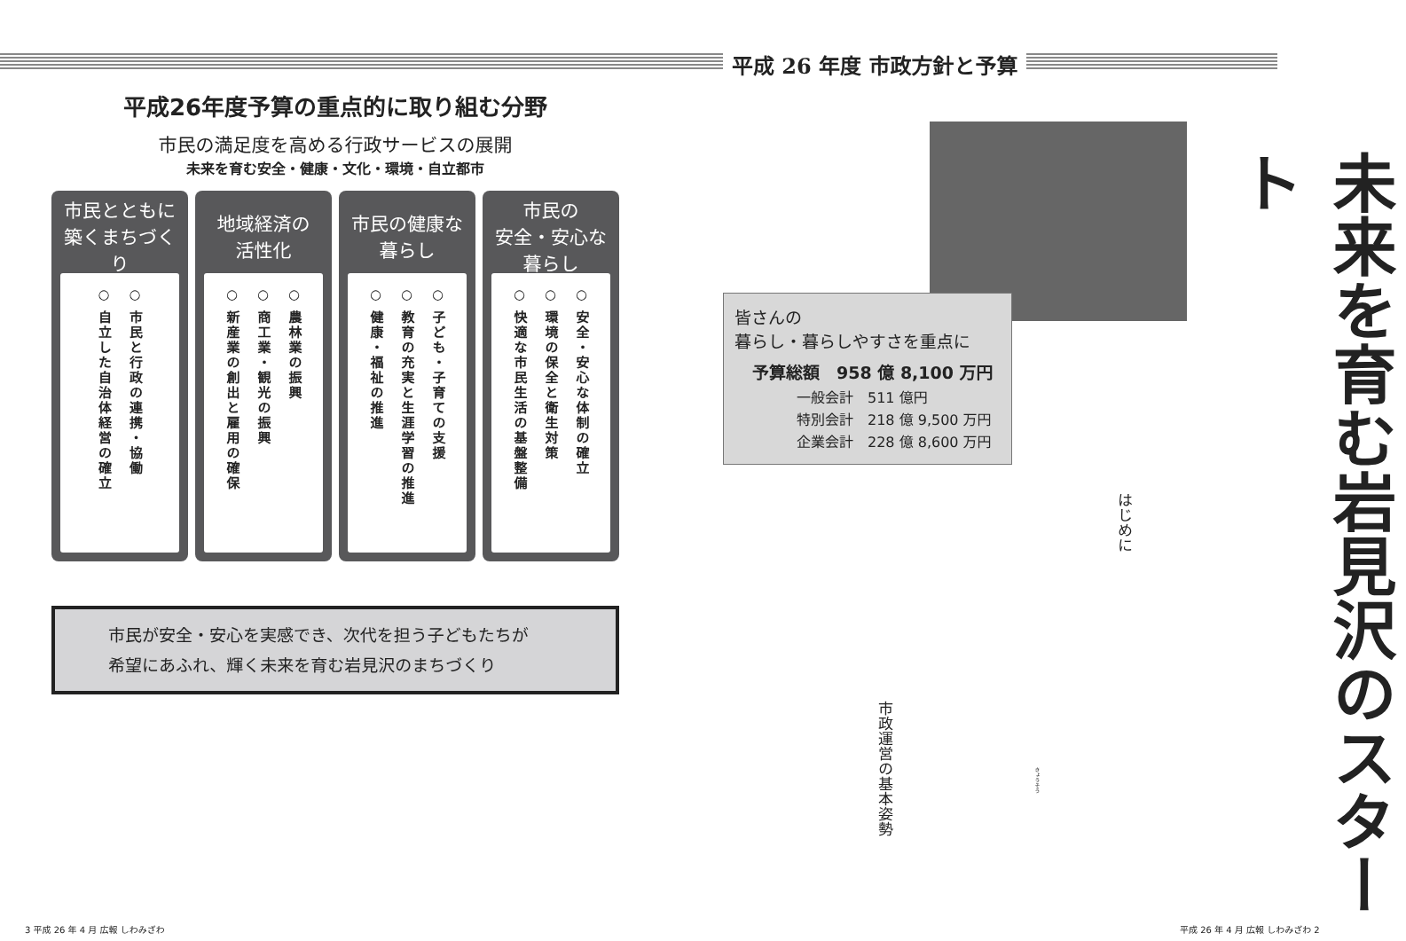平成 26 年度 市政方針と予算
平成26年度予算の重点的に取り組む分野
市民の満足度を高める行政サービスの展開
未来を育む安全・健康・文化・環境・自立都市
市民とともに
築くまちづくり
○ 市民と行政の連携・協働
○ 自立した自治体経営の確立
地域経済の
活性化
○ 農林業の振興
○ 商工業・観光の振興
○ 新産業の創出と雇用の確保
市民の健康な
暮らし
○ 子ども・子育ての支援
○ 教育の充実と生涯学習の推進
○ 健康・福祉の推進
市民の
安全・安心な
暮らし
○ 安全・安心な体制の確立
○ 環境の保全と衛生対策
○ 快適な市民生活の基盤整備
市民が安全・安心を実感でき、次代を担う子どもたちが
希望にあふれ、輝く未来を育む岩見沢のまちづくり
皆さんの
暮らし・暮らしやすさを重点に
予算総額　958 億 8,100 万円
一般会計　511 億円
特別会計　218 億 9,500 万円
企業会計　228 億 8,600 万円
未来を育む岩見沢のスタート
はじめに
市政運営の基本姿勢
きょうそう
3 平成 26 年 4 月 広報 しわみざわ 平成 26 年 4 月 広報 しわみざわ 2